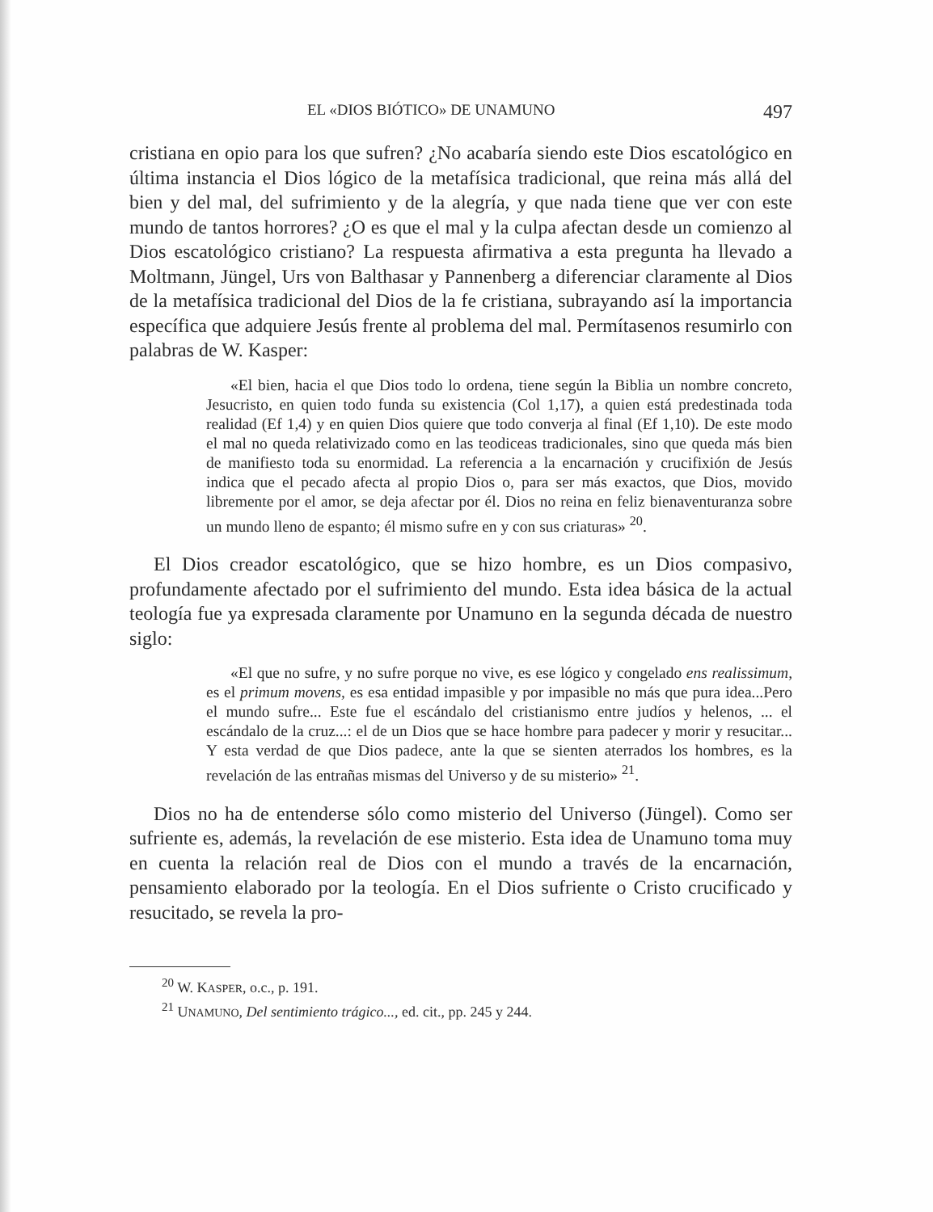EL «DIOS BIÓTICO» DE UNAMUNO 497
cristiana en opio para los que sufren? ¿No acabaría siendo este Dios escatológico en última instancia el Dios lógico de la metafísica tradicional, que reina más allá del bien y del mal, del sufrimiento y de la alegría, y que nada tiene que ver con este mundo de tantos horrores? ¿O es que el mal y la culpa afectan desde un comienzo al Dios escatológico cristiano? La respuesta afirmativa a esta pregunta ha llevado a Moltmann, Jüngel, Urs von Balthasar y Pannenberg a diferenciar claramente al Dios de la metafísica tradicional del Dios de la fe cristiana, subrayando así la importancia específica que adquiere Jesús frente al problema del mal. Permítasenos resumirlo con palabras de W. Kasper:
«El bien, hacia el que Dios todo lo ordena, tiene según la Biblia un nombre concreto, Jesucristo, en quien todo funda su existencia (Col 1,17), a quien está predestinada toda realidad (Ef 1,4) y en quien Dios quiere que todo converja al final (Ef 1,10). De este modo el mal no queda relativizado como en las teodiceas tradicionales, sino que queda más bien de manifiesto toda su enormidad. La referencia a la encarnación y crucifixión de Jesús indica que el pecado afecta al propio Dios o, para ser más exactos, que Dios, movido libremente por el amor, se deja afectar por él. Dios no reina en feliz bienaventuranza sobre un mundo lleno de espanto; él mismo sufre en y con sus criaturas» <sup>20</sup>.
El Dios creador escatológico, que se hizo hombre, es un Dios compasivo, profundamente afectado por el sufrimiento del mundo. Esta idea básica de la actual teología fue ya expresada claramente por Unamuno en la segunda década de nuestro siglo:
«El que no sufre, y no sufre porque no vive, es ese lógico y congelado ens realissimum, es el primum movens, es esa entidad impasible y por impasible no más que pura idea...Pero el mundo sufre... Este fue el escándalo del cristianismo entre judíos y helenos, ... el escándalo de la cruz...: el de un Dios que se hace hombre para padecer y morir y resucitar... Y esta verdad de que Dios padece, ante la que se sienten aterrados los hombres, es la revelación de las entrañas mismas del Universo y de su misterio» <sup>21</sup>.
Dios no ha de entenderse sólo como misterio del Universo (Jüngel). Como ser sufriente es, además, la revelación de ese misterio. Esta idea de Unamuno toma muy en cuenta la relación real de Dios con el mundo a través de la encarnación, pensamiento elaborado por la teología. En el Dios sufriente o Cristo crucificado y resucitado, se revela la pro-
<sup>20</sup> W. KASPER, o.c., p. 191.
<sup>21</sup> UNAMUNO, Del sentimiento trágico..., ed. cit., pp. 245 y 244.